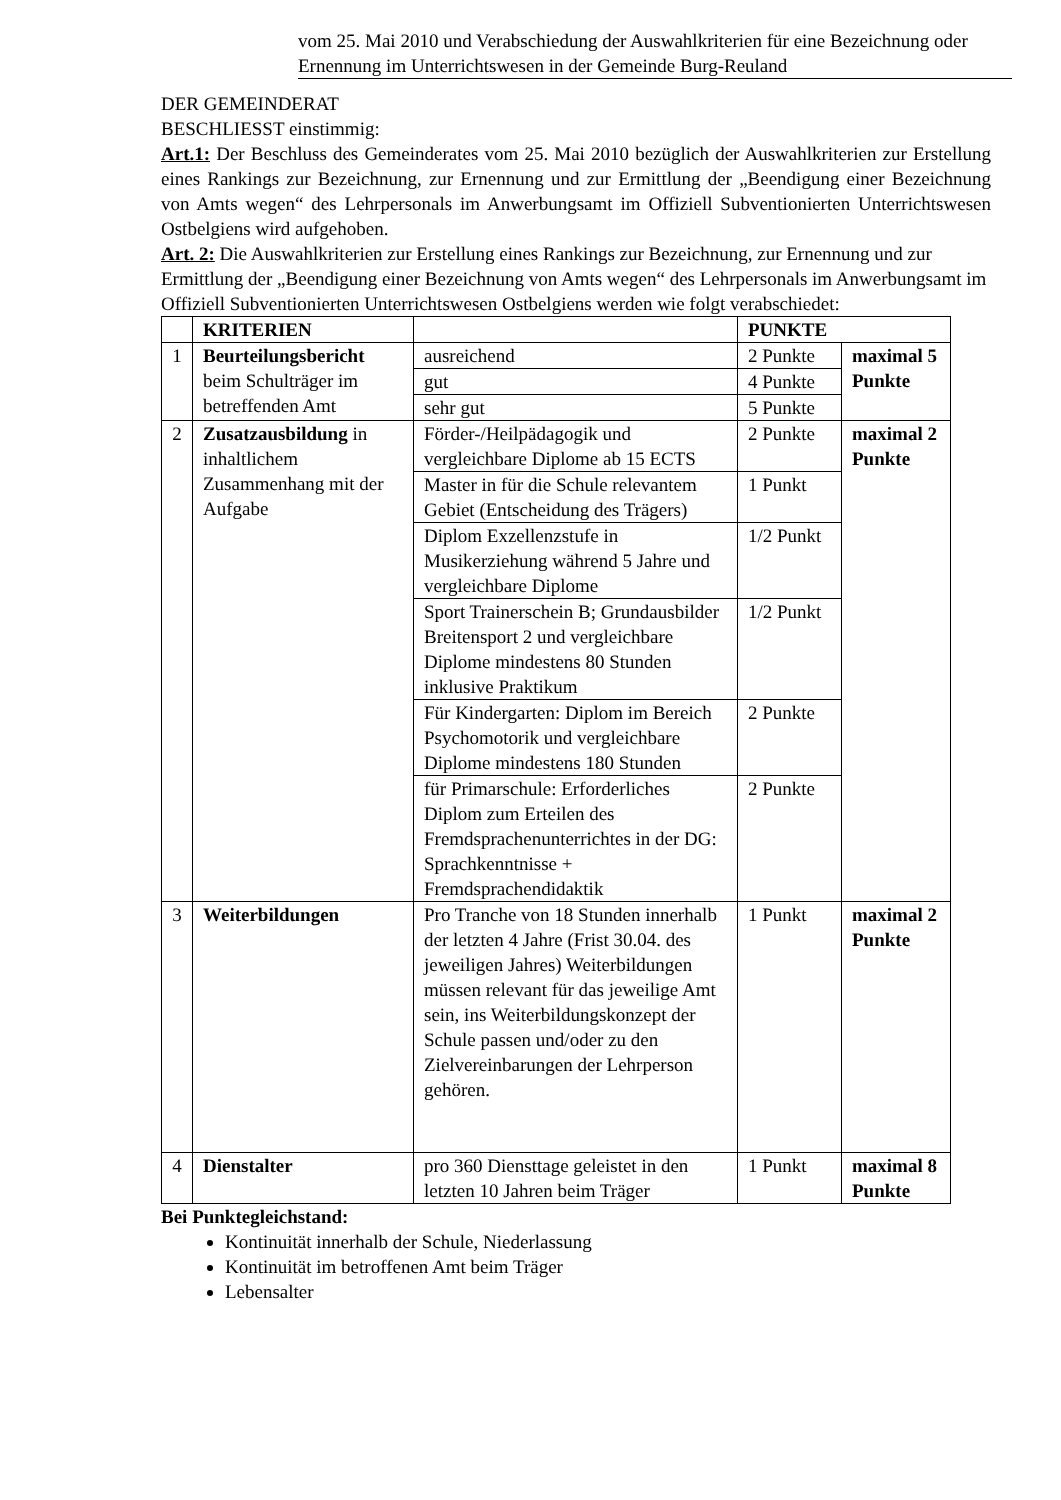vom 25. Mai 2010 und Verabschiedung der Auswahlkriterien für eine Bezeichnung oder Ernennung im Unterrichtswesen in der Gemeinde Burg-Reuland
DER GEMEINDERAT
BESCHLIESST einstimmig:
Art.1: Der Beschluss des Gemeinderates vom 25. Mai 2010 bezüglich der Auswahlkriterien zur Erstellung eines Rankings zur Bezeichnung, zur Ernennung und zur Ermittlung der „Beendigung einer Bezeichnung von Amts wegen“ des Lehrpersonals im Anwerbungsamt im Offiziell Subventionierten Unterrichtswesen Ostbelgiens wird aufgehoben.
Art. 2: Die Auswahlkriterien zur Erstellung eines Rankings zur Bezeichnung, zur Ernennung und zur Ermittlung der „Beendigung einer Bezeichnung von Amts wegen“ des Lehrpersonals im Anwerbungsamt im Offiziell Subventionierten Unterrichtswesen Ostbelgiens werden wie folgt verabschiedet:
| | KRITERIEN | | PUNKTE | |
| 1 | Beurteilungsbericht beim Schulträger im betreffenden Amt | ausreichend | 2 Punkte | maximal 5 Punkte |
| | | gut | 4 Punkte | |
| | | sehr gut | 5 Punkte | |
| 2 | Zusatzausbildung in inhaltlichem Zusammenhang mit der Aufgabe | Förder-/Heilpädagogik und vergleichbare Diplome ab 15 ECTS | 2 Punkte | maximal 2 Punkte |
| | | Master in für die Schule relevantem Gebiet (Entscheidung des Trägers) | 1 Punkt | |
| | | Diplom Exzellenzstufe in Musikerziehung während 5 Jahre und vergleichbare Diplome | 1/2 Punkt | |
| | | Sport Trainerschein B; Grundausbilder Breitensport 2 und vergleichbare Diplome mindestens 80 Stunden inklusive Praktikum | 1/2 Punkt | |
| | | Für Kindergarten: Diplom im Bereich Psychomotorik und vergleichbare Diplome mindestens 180 Stunden | 2 Punkte | |
| | | für Primarschule: Erforderliches Diplom zum Erteilen des Fremdsprachenunterrichtes in der DG: Sprachkenntnisse + Fremdsprachendidaktik | 2 Punkte | |
| 3 | Weiterbildungen | Pro Tranche von 18 Stunden innerhalb der letzten 4 Jahre (Frist 30.04. des jeweiligen Jahres) Weiterbildungen müssen relevant für das jeweilige Amt sein, ins Weiterbildungskonzept der Schule passen und/oder zu den Zielvereinbarungen der Lehrperson gehören. | 1 Punkt | maximal 2 Punkte |
| 4 | Dienstalter | pro 360 Diensttage geleistet in den letzten 10 Jahren beim Träger | 1 Punkt | maximal 8 Punkte |
Bei Punktegleichstand:
Kontinuität innerhalb der Schule, Niederlassung
Kontinuität im betroffenen Amt beim Träger
Lebensalter